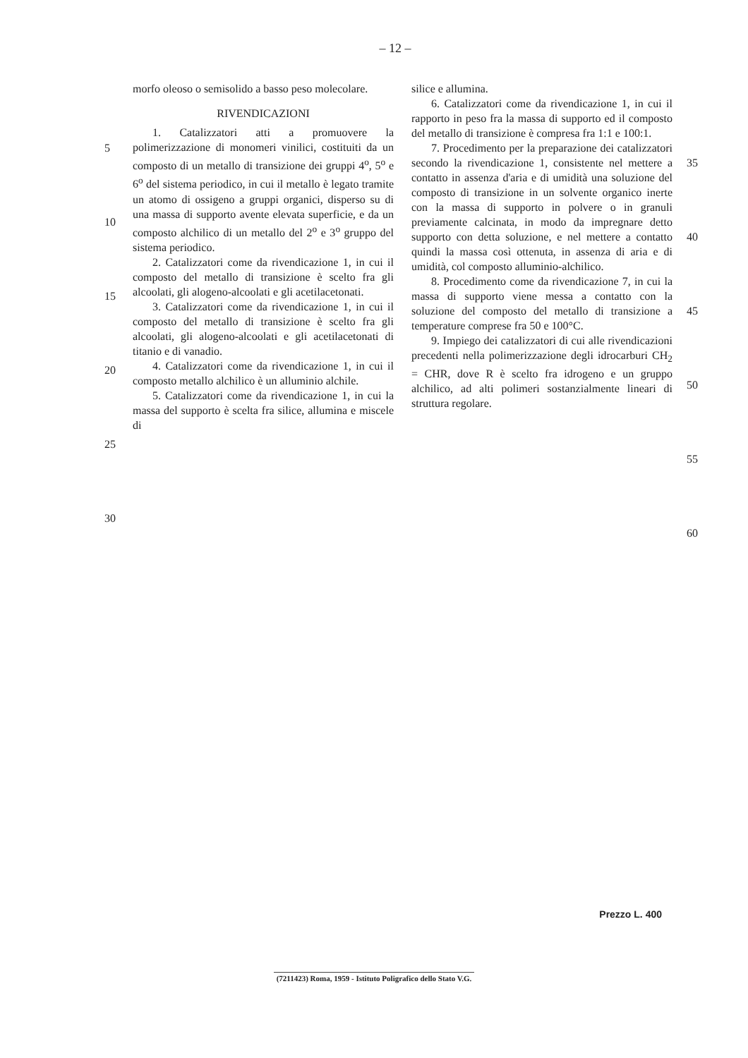– 12 –
5
10
15
20
25
30
morfo oleoso o semisolido a basso peso molecolare.
RIVENDICAZIONI
1. Catalizzatori atti a promuovere la polimerizzazione di monomeri vinilici, costituiti da un composto di un metallo di transizione dei gruppi 4<sup>o</sup>, 5<sup>o</sup> e 6<sup>o</sup> del sistema periodico, in cui il metallo è legato tramite un atomo di ossigeno a gruppi organici, disperso su di una massa di supporto avente elevata superficie, e da un composto alchilico di un metallo del 2<sup>o</sup> e 3<sup>o</sup> gruppo del sistema periodico.
2. Catalizzatori come da rivendicazione 1, in cui il composto del metallo di transizione è scelto fra gli alcoolati, gli alogeno-alcoolati e gli acetilacetonati.
3. Catalizzatori come da rivendicazione 1, in cui il composto del metallo di transizione è scelto fra gli alcoolati, gli alogeno-alcoolati e gli acetilacetonati di titanio e di vanadio.
4. Catalizzatori come da rivendicazione 1, in cui il composto metallo alchilico è un alluminio alchile.
5. Catalizzatori come da rivendicazione 1, in cui la massa del supporto è scelta fra silice, allumina e miscele di
silice e allumina.
6. Catalizzatori come da rivendicazione 1, in cui il rapporto in peso fra la massa di supporto ed il composto del metallo di transizione è compresa fra 1:1 e 100:1.
7. Procedimento per la preparazione dei catalizzatori secondo la rivendicazione 1, consistente nel mettere a contatto in assenza d'aria e di umidità una soluzione del composto di transizione in un solvente organico inerte con la massa di supporto in polvere o in granuli previamente calcinata, in modo da impregnare detto supporto con detta soluzione, e nel mettere a contatto quindi la massa così ottenuta, in assenza di aria e di umidità, col composto alluminio-alchilico.
8. Procedimento come da rivendicazione 7, in cui la massa di supporto viene messa a contatto con la soluzione del composto del metallo di transizione a temperature comprese fra 50 e 100°C.
9. Impiego dei catalizzatori di cui alle rivendicazioni precedenti nella polimerizzazione degli idrocarburi CH<sub>2</sub> = CHR, dove R è scelto fra idrogeno e un gruppo alchilico, ad alti polimeri sostanzialmente lineari di struttura regolare.
35
40
45
50
55
60
Prezzo L. 400
(7211423) Roma, 1959 - Istituto Poligrafico dello Stato V.G.